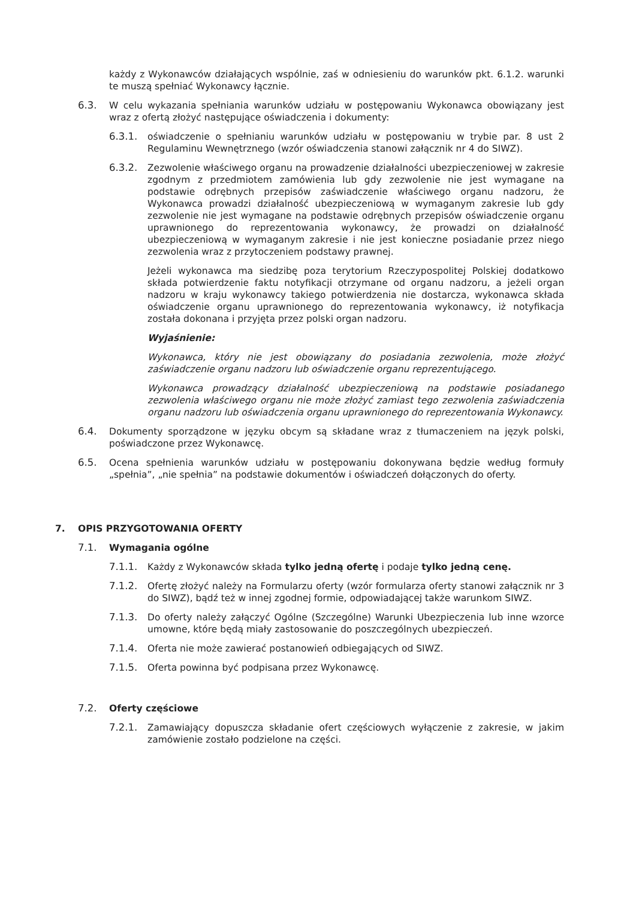każdy z Wykonawców działających wspólnie, zaś w odniesieniu do warunków pkt. 6.1.2. warunki te muszą spełniać Wykonawcy łącznie.
6.3. W celu wykazania spełniania warunków udziału w postępowaniu Wykonawca obowiązany jest wraz z ofertą złożyć następujące oświadczenia i dokumenty:
6.3.1. oświadczenie o spełnianiu warunków udziału w postępowaniu w trybie par. 8 ust 2 Regulaminu Wewnętrznego (wzór oświadczenia stanowi załącznik nr 4 do SIWZ).
6.3.2. Zezwolenie właściwego organu na prowadzenie działalności ubezpieczeniowej w zakresie zgodnym z przedmiotem zamówienia lub gdy zezwolenie nie jest wymagane na podstawie odrębnych przepisów zaświadczenie właściwego organu nadzoru, że Wykonawca prowadzi działalność ubezpieczeniową w wymaganym zakresie lub gdy zezwolenie nie jest wymagane na podstawie odrębnych przepisów oświadczenie organu uprawnionego do reprezentowania wykonawcy, że prowadzi on działalność ubezpieczeniową w wymaganym zakresie i nie jest konieczne posiadanie przez niego zezwolenia wraz z przytoczeniem podstawy prawnej.
Jeżeli wykonawca ma siedzibę poza terytorium Rzeczypospolitej Polskiej dodatkowo składa potwierdzenie faktu notyfikacji otrzymane od organu nadzoru, a jeżeli organ nadzoru w kraju wykonawcy takiego potwierdzenia nie dostarcza, wykonawca składa oświadczenie organu uprawnionego do reprezentowania wykonawcy, iż notyfikacja została dokonana i przyjęta przez polski organ nadzoru.
Wyjaśnienie:
Wykonawca, który nie jest obowiązany do posiadania zezwolenia, może złożyć zaświadczenie organu nadzoru lub oświadczenie organu reprezentującego.
Wykonawca prowadzący działalność ubezpieczeniową na podstawie posiadanego zezwolenia właściwego organu nie może złożyć zamiast tego zezwolenia zaświadczenia organu nadzoru lub oświadczenia organu uprawnionego do reprezentowania Wykonawcy.
6.4. Dokumenty sporządzone w języku obcym są składane wraz z tłumaczeniem na język polski, poświadczone przez Wykonawcę.
6.5. Ocena spełnienia warunków udziału w postępowaniu dokonywana będzie według formuły „spełnia”, „nie spełnia” na podstawie dokumentów i oświadczeń dołączonych do oferty.
7. OPIS PRZYGOTOWANIA OFERTY
7.1. Wymagania ogólne
7.1.1. Każdy z Wykonawców składa tylko jedną ofertę i podaje tylko jedną cenę.
7.1.2. Ofertę złożyć należy na Formularzu oferty (wzór formularza oferty stanowi załącznik nr 3 do SIWZ), bądź też w innej zgodnej formie, odpowiadającej także warunkom SIWZ.
7.1.3. Do oferty należy załączyć Ogólne (Szczególne) Warunki Ubezpieczenia lub inne wzorce umowne, które będą miały zastosowanie do poszczególnych ubezpieczeń.
7.1.4. Oferta nie może zawierać postanowień odbiegających od SIWZ.
7.1.5. Oferta powinna być podpisana przez Wykonawcę.
7.2. Oferty częściowe
7.2.1. Zamawiający dopuszcza składanie ofert częściowych wyłączenie z zakresie, w jakim zamówienie zostało podzielone na części.